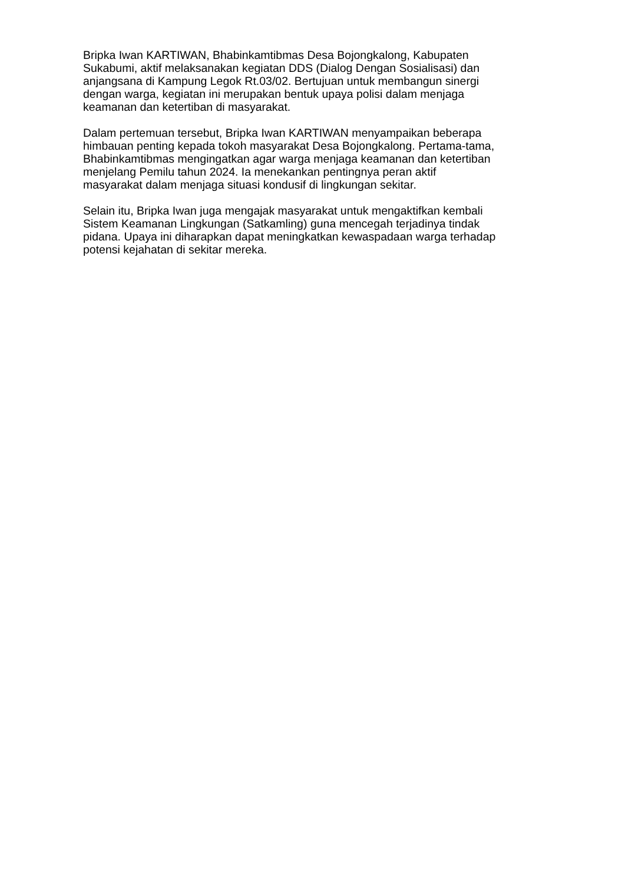Bripka Iwan KARTIWAN, Bhabinkamtibmas Desa Bojongkalong, Kabupaten
Sukabumi, aktif melaksanakan kegiatan DDS (Dialog Dengan Sosialisasi) dan
anjangsana di Kampung Legok Rt.03/02. Bertujuan untuk membangun sinergi
dengan warga, kegiatan ini merupakan bentuk upaya polisi dalam menjaga
keamanan dan ketertiban di masyarakat.
Dalam pertemuan tersebut, Bripka Iwan KARTIWAN menyampaikan beberapa
himbauan penting kepada tokoh masyarakat Desa Bojongkalong. Pertama-tama,
Bhabinkamtibmas mengingatkan agar warga menjaga keamanan dan ketertiban
menjelang Pemilu tahun 2024. Ia menekankan pentingnya peran aktif
masyarakat dalam menjaga situasi kondusif di lingkungan sekitar.
Selain itu, Bripka Iwan juga mengajak masyarakat untuk mengaktifkan kembali
Sistem Keamanan Lingkungan (Satkamling) guna mencegah terjadinya tindak
pidana. Upaya ini diharapkan dapat meningkatkan kewaspadaan warga terhadap
potensi kejahatan di sekitar mereka.